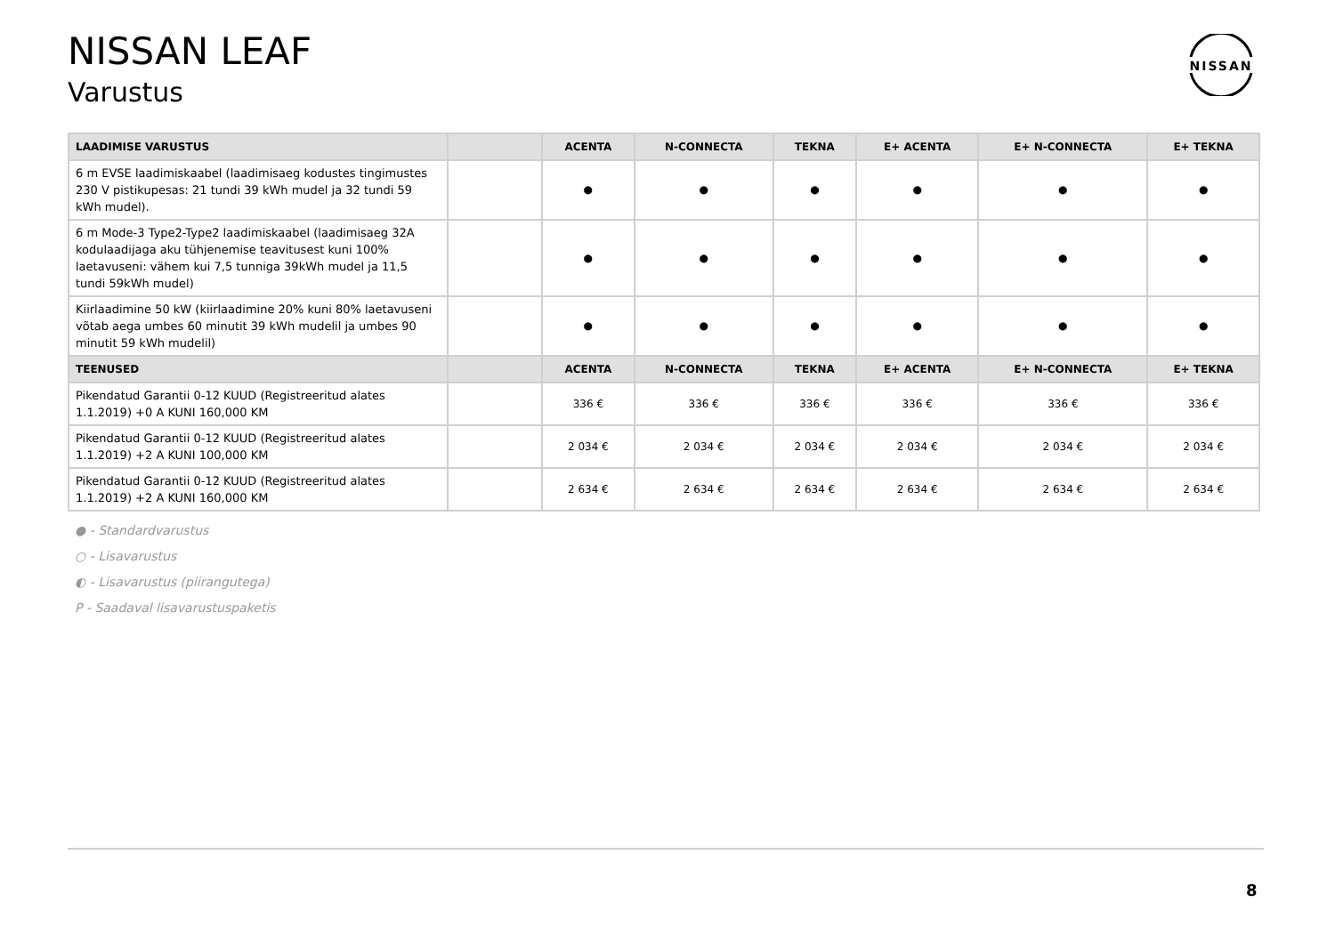NISSAN LEAF
Varustus
NISSAN
| LAADIMISE VARUSTUS | | ACENTA | N-CONNECTA | TEKNA | E+ ACENTA | E+ N-CONNECTA | E+ TEKNA |
| --- | --- | --- | --- | --- | --- | --- | --- |
| 6 m EVSE laadimiskaabel (laadimisaeg kodustes tingimustes 230 V pistikupesas: 21 tundi 39 kWh mudel ja 32 tundi 59 kWh mudel). | | ● | ● | ● | ● | ● | ● |
| 6 m Mode-3 Type2-Type2 laadimiskaabel (laadimisaeg 32A kodulaadijaga aku tühjenemise teavitusest kuni 100% laetavuseni: vähem kui 7,5 tunniga 39kWh mudel ja 11,5 tundi 59kWh mudel) | | ● | ● | ● | ● | ● | ● |
| Kiirlaadimine 50 kW (kiirlaadimine 20% kuni 80% laetavuseni võtab aega umbes 60 minutit 39 kWh mudelil ja umbes 90 minutit 59 kWh mudelil) | | ● | ● | ● | ● | ● | ● |
| TEENUSED | | ACENTA | N-CONNECTA | TEKNA | E+ ACENTA | E+ N-CONNECTA | E+ TEKNA |
| Pikendatud Garantii 0-12 KUUD (Registreeritud alates 1.1.2019) +0 A KUNI 160,000 KM | | 336 € | 336 € | 336 € | 336 € | 336 € | 336 € |
| Pikendatud Garantii 0-12 KUUD (Registreeritud alates 1.1.2019) +2 A KUNI 100,000 KM | | 2 034 € | 2 034 € | 2 034 € | 2 034 € | 2 034 € | 2 034 € |
| Pikendatud Garantii 0-12 KUUD (Registreeritud alates 1.1.2019) +2 A KUNI 160,000 KM | | 2 634 € | 2 634 € | 2 634 € | 2 634 € | 2 634 € | 2 634 € |
● - Standardvarustus
○ - Lisavarustus
◐ - Lisavarustus (piirangutega)
P - Saadaval lisavarustuspaketis
8